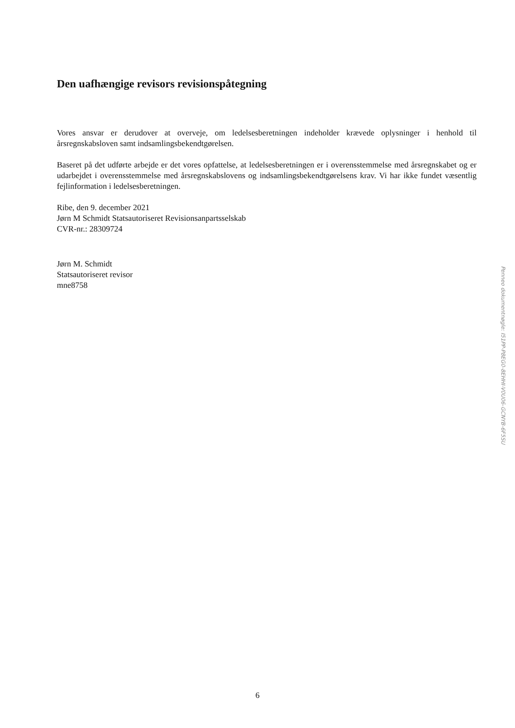Den uafhængige revisors revisionspåtegning
Vores ansvar er derudover at overveje, om ledelsesberetningen indeholder krævede oplysninger i henhold til årsregnskabsloven samt indsamlingsbekendtgørelsen.
Baseret på det udførte arbejde er det vores opfattelse, at ledelsesberetningen er i overensstemmelse med årsregnskabet og er udarbejdet i overensstemmelse med årsregnskabslovens og indsamlingsbekendtgørelsens krav. Vi har ikke fundet væsentlig fejlinformation i ledelsesberetningen.
Ribe, den 9. december 2021
Jørn M Schmidt Statsautoriseret Revisionsanpartsselskab
CVR-nr.: 28309724
Jørn M. Schmidt
Statsautoriseret revisor
mne8758
Penneo dokumentnøgle: I51PP-P8EG0-8EHHI-V0U06-GCNYB-6F5SU
6